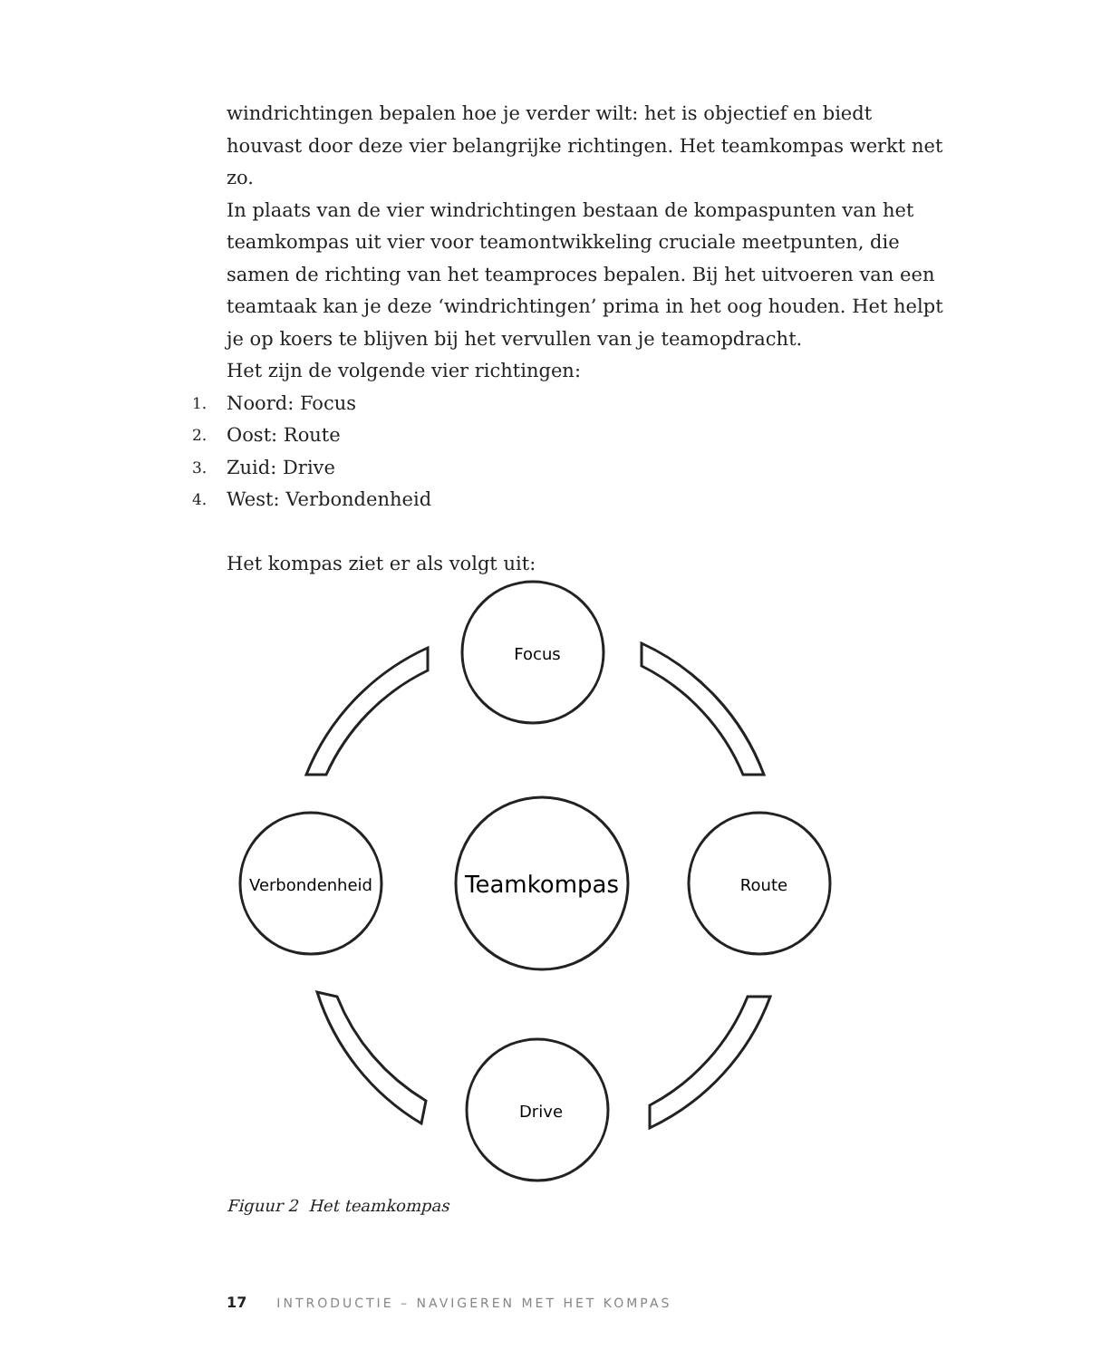windrichtingen bepalen hoe je verder wilt: het is objectief en biedt houvast door deze vier belangrijke richtingen. Het teamkompas werkt net zo.
In plaats van de vier windrichtingen bestaan de kompaspunten van het teamkompas uit vier voor teamontwikkeling cruciale meetpunten, die samen de richting van het teamproces bepalen. Bij het uitvoeren van een teamtaak kan je deze ‘windrichtingen’ prima in het oog houden. Het helpt je op koers te blijven bij het vervullen van je teamopdracht.
Het zijn de volgende vier richtingen:
1. Noord: Focus
2. Oost: Route
3. Zuid: Drive
4. West: Verbondenheid
Het kompas ziet er als volgt uit:
Focus
Teamkompas
Verbondenheid
Route
Drive
Figuur 2 Het teamkompas
17 INTRODUCTIE – NAVIGEREN MET HET KOMPAS